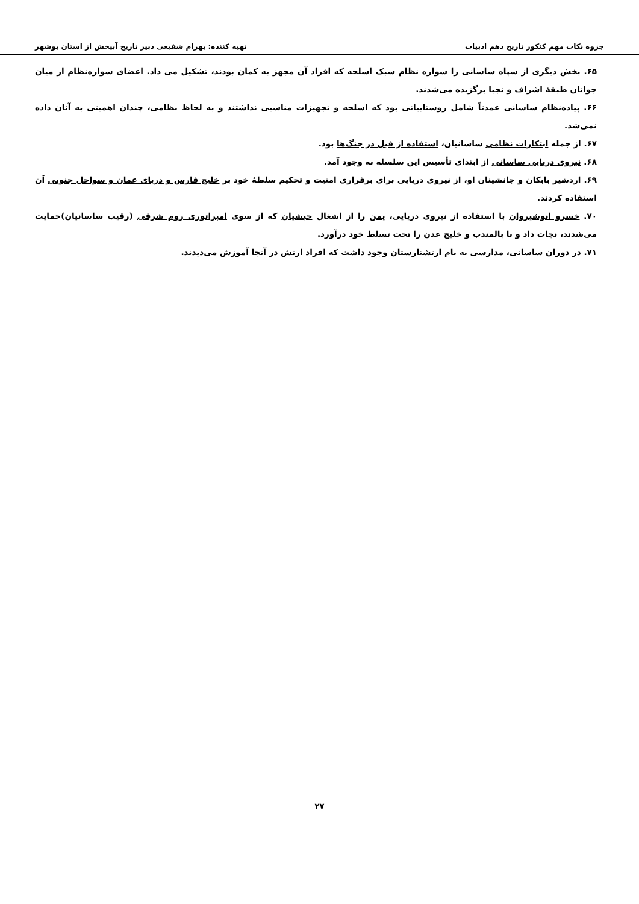جزوه نکات مهم کنکور تاریخ دهم ادبیات تهیه کننده: بهرام شفیعی دبیر تاریخ آبپخش از استان بوشهر
۶۵. بخش دیگری از سپاه ساسانی را سواره نظام سبک اسلحه که افراد آن مجهز به کمان بودند، تشکیل می داد. اعضای سواره‌نظام از میان جوانان طبقهٔ اشراف و نجبا برگزیده می‌شدند.
۶۶. پیاده‌نظام ساسانی عمدتاً شامل روستاییانی بود که اسلحه و تجهیزات مناسبی نداشتند و به لحاظ نظامی، چندان اهمیتی به آنان داده نمی‌شد.
۶۷. از جمله ابتکارات نظامی ساسانیان، استفاده از فیل در جنگ‌ها بود.
۶۸. نیروی دریایی ساسانی از ابتدای تأسیس این سلسله به وجود آمد.
۶۹. اردشیر بابکان و جانشینان او، از نیروی دریایی برای برقراری امنیت و تحکیم سلطهٔ خود بر خلیج فارس و دریای عمان و سواحل جنوبی آن استفاده کردند.
۷۰. خسرو انوشیروان با استفاده از نیروی دریایی، یمن را از اشغال حبشیان که از سوی امپراتوری روم شرقی (رقیب ساسانیان)حمایت می‌شدند، نجات داد و با بالمندب و خلیج عدن را تحت تسلط خود درآورد.
۷۱. در دوران ساسانی، مدارسی به نام ارتشتارستان وجود داشت که افراد ارتش در آنجا آموزش می‌دیدند.
۲۷